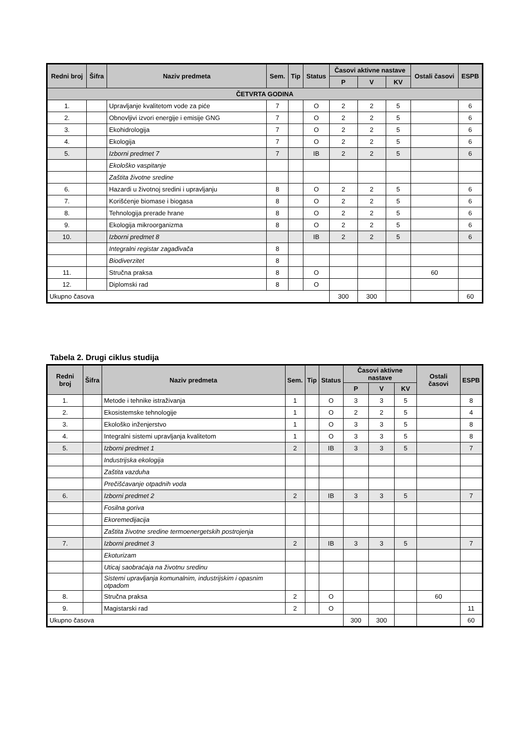| Redni broj | Šifra | Naziv predmeta | | Sem. | Tip | Status | Časovi aktivne nastave | | | Ostali časovi | ESPB |
| --- | --- | --- | --- | --- | --- | --- | --- | --- | --- | --- | --- |
| | | | | | | | P | V | KV | | |
| ČETVRTA GODINA | | | | | | | | | | | |
| 1. | | Upravljanje kvalitetom vode za piće | | 7 | | O | 2 | 2 | 5 | | 6 |
| 2. | | Obnovljivi izvori energije i emisije GNG | | 7 | | O | 2 | 2 | 5 | | 6 |
| 3. | | Ekohidrologija | | 7 | | O | 2 | 2 | 5 | | 6 |
| 4. | | Ekologija | | 7 | | O | 2 | 2 | 5 | | 6 |
| 5. | | Izborni predmet 7 | | 7 | | IB | 2 | 2 | 5 | | 6 |
| | | | Ekološko vaspitanje | | | | | | | | |
| | | | Zaštita životne sredine | | | | | | | | |
| 6. | | Hazardi u životnoj sredini i upravljanju | | 8 | | O | 2 | 2 | 5 | | 6 |
| 7. | | Korišćenje biomase i biogasa | | 8 | | O | 2 | 2 | 5 | | 6 |
| 8. | | Tehnologija prerade hrane | | 8 | | O | 2 | 2 | 5 | | 6 |
| 9. | | Ekologija mikroorganizma | | 8 | | O | 2 | 2 | 5 | | 6 |
| 10. | | Izborni predmet 8 | | | | IB | 2 | 2 | 5 | | 6 |
| | | | Integralni registar zagađivača | 8 | | | | | | | |
| | | | Biodiverzitet | 8 | | | | | | | |
| 11. | | Stručna praksa | | 8 | | O | | | | 60 | |
| 12. | | Diplomski rad | | 8 | | O | | | | | |
| Ukupno časova | | | | | | | 300 | 300 | | | 60 |
Tabela 2. Drugi ciklus studija
| Redni broj | Šifra | Naziv predmeta | | Sem. | Tip | Status | Časovi aktivne nastave | | | Ostali časovi | ESPB |
| --- | --- | --- | --- | --- | --- | --- | --- | --- | --- | --- | --- |
| | | | | | | | P | V | KV | | |
| 1. | | Metode i tehnike istraživanja | | 1 | | O | 3 | 3 | 5 | | 8 |
| 2. | | Ekosistemske tehnologije | | 1 | | O | 2 | 2 | 5 | | 4 |
| 3. | | Ekološko inženjerstvo | | 1 | | O | 3 | 3 | 5 | | 8 |
| 4. | | Integralni sistemi upravljanja kvalitetom | | 1 | | O | 3 | 3 | 5 | | 8 |
| 5. | | Izborni predmet 1 | | 2 | | IB | 3 | 3 | 5 | | 7 |
| | | | Industrijska ekologija | | | | | | | | |
| | | | Zaštita vazduha | | | | | | | | |
| | | | Prečišćavanje otpadnih voda | | | | | | | | |
| 6. | | Izborni predmet 2 | | 2 | | IB | 3 | 3 | 5 | | 7 |
| | | | Fosilna goriva | | | | | | | | |
| | | | Ekoremedijacija | | | | | | | | |
| | | | Zaštita životne sredine termoenergetskih postrojenja | | | | | | | | |
| 7. | | Izborni predmet 3 | | 2 | | IB | 3 | 3 | 5 | | 7 |
| | | | Ekoturizam | | | | | | | | |
| | | | Uticaj saobraćaja na životnu sredinu | | | | | | | | |
| | | | Sistemi upravljanja komunalnim, industrijskim i opasnim otpadom | | | | | | | | |
| 8. | | Stručna praksa | | 2 | | O | | | | 60 | |
| 9. | | Magistarski rad | | 2 | | O | | | | | 11 |
| Ukupno časova | | | | | | | 300 | 300 | | | 60 |